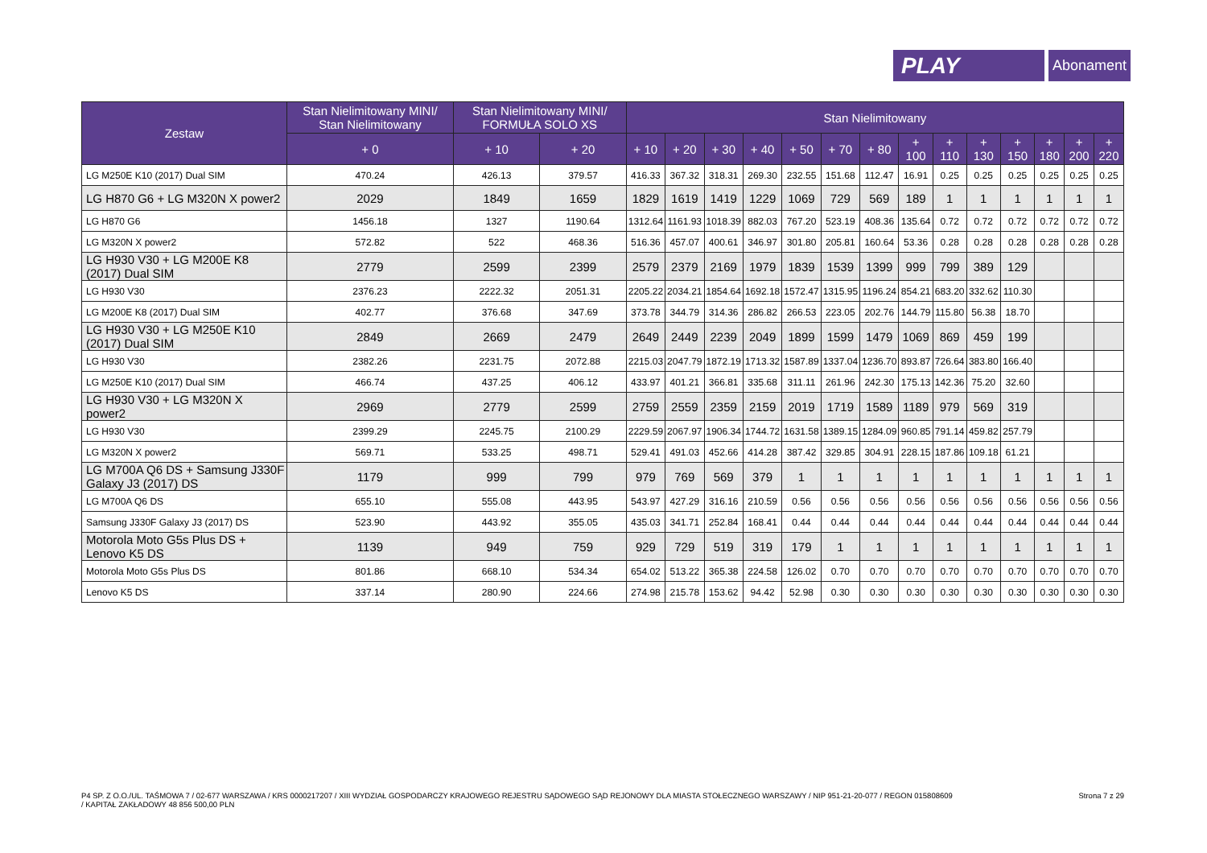PLAY
Abonament
| Zestaw | Stan Nielimitowany MINI/ Stan Nielimitowany | Stan Nielimitowany MINI/ FORMUŁA SOLO XS | | Stan Nielimitowany | | | | | | | | | | | | | |
| --- | --- | --- | --- | --- | --- | --- | --- | --- | --- | --- | --- | --- | --- | --- | --- | --- | --- |
| | + 0 | + 10 | + 20 | + 10 | + 20 | + 30 | + 40 | + 50 | + 70 | + 80 | + 100 | + 110 | + 130 | + 150 | + 180 | + 200 | + 220 |
| LG M250E K10 (2017) Dual SIM | 470.24 | 426.13 | 379.57 | 416.33 | 367.32 | 318.31 | 269.30 | 232.55 | 151.68 | 112.47 | 16.91 | 0.25 | 0.25 | 0.25 | 0.25 | 0.25 | 0.25 |
| LG H870 G6 + LG M320N X power2 | 2029 | 1849 | 1659 | 1829 | 1619 | 1419 | 1229 | 1069 | 729 | 569 | 189 | 1 | 1 | 1 | 1 | 1 | 1 |
| LG H870 G6 | 1456.18 | 1327 | 1190.64 | 1312.64 | 1161.93 | 1018.39 | 882.03 | 767.20 | 523.19 | 408.36 | 135.64 | 0.72 | 0.72 | 0.72 | 0.72 | 0.72 | 0.72 |
| LG M320N X power2 | 572.82 | 522 | 468.36 | 516.36 | 457.07 | 400.61 | 346.97 | 301.80 | 205.81 | 160.64 | 53.36 | 0.28 | 0.28 | 0.28 | 0.28 | 0.28 | 0.28 |
| LG H930 V30 + LG M200E K8 (2017) Dual SIM | 2779 | 2599 | 2399 | 2579 | 2379 | 2169 | 1979 | 1839 | 1539 | 1399 | 999 | 799 | 389 | 129 | | | |
| LG H930 V30 | 2376.23 | 2222.32 | 2051.31 | 2205.22 | 2034.21 | 1854.64 | 1692.18 | 1572.47 | 1315.95 | 1196.24 | 854.21 | 683.20 | 332.62 | 110.30 | | | |
| LG M200E K8 (2017) Dual SIM | 402.77 | 376.68 | 347.69 | 373.78 | 344.79 | 314.36 | 286.82 | 266.53 | 223.05 | 202.76 | 144.79 | 115.80 | 56.38 | 18.70 | | | |
| LG H930 V30 + LG M250E K10 (2017) Dual SIM | 2849 | 2669 | 2479 | 2649 | 2449 | 2239 | 2049 | 1899 | 1599 | 1479 | 1069 | 869 | 459 | 199 | | | |
| LG H930 V30 | 2382.26 | 2231.75 | 2072.88 | 2215.03 | 2047.79 | 1872.19 | 1713.32 | 1587.89 | 1337.04 | 1236.70 | 893.87 | 726.64 | 383.80 | 166.40 | | | |
| LG M250E K10 (2017) Dual SIM | 466.74 | 437.25 | 406.12 | 433.97 | 401.21 | 366.81 | 335.68 | 311.11 | 261.96 | 242.30 | 175.13 | 142.36 | 75.20 | 32.60 | | | |
| LG H930 V30 + LG M320N X power2 | 2969 | 2779 | 2599 | 2759 | 2559 | 2359 | 2159 | 2019 | 1719 | 1589 | 1189 | 979 | 569 | 319 | | | |
| LG H930 V30 | 2399.29 | 2245.75 | 2100.29 | 2229.59 | 2067.97 | 1906.34 | 1744.72 | 1631.58 | 1389.15 | 1284.09 | 960.85 | 791.14 | 459.82 | 257.79 | | | |
| LG M320N X power2 | 569.71 | 533.25 | 498.71 | 529.41 | 491.03 | 452.66 | 414.28 | 387.42 | 329.85 | 304.91 | 228.15 | 187.86 | 109.18 | 61.21 | | | |
| LG M700A Q6 DS + Samsung J330F Galaxy J3 (2017) DS | 1179 | 999 | 799 | 979 | 769 | 569 | 379 | 1 | 1 | 1 | 1 | 1 | 1 | 1 | 1 | 1 | 1 |
| LG M700A Q6 DS | 655.10 | 555.08 | 443.95 | 543.97 | 427.29 | 316.16 | 210.59 | 0.56 | 0.56 | 0.56 | 0.56 | 0.56 | 0.56 | 0.56 | 0.56 | 0.56 | 0.56 |
| Samsung J330F Galaxy J3 (2017) DS | 523.90 | 443.92 | 355.05 | 435.03 | 341.71 | 252.84 | 168.41 | 0.44 | 0.44 | 0.44 | 0.44 | 0.44 | 0.44 | 0.44 | 0.44 | 0.44 | 0.44 |
| Motorola Moto G5s Plus DS + Lenovo K5 DS | 1139 | 949 | 759 | 929 | 729 | 519 | 319 | 179 | 1 | 1 | 1 | 1 | 1 | 1 | 1 | 1 | 1 |
| Motorola Moto G5s Plus DS | 801.86 | 668.10 | 534.34 | 654.02 | 513.22 | 365.38 | 224.58 | 126.02 | 0.70 | 0.70 | 0.70 | 0.70 | 0.70 | 0.70 | 0.70 | 0.70 | 0.70 |
| Lenovo K5 DS | 337.14 | 280.90 | 224.66 | 274.98 | 215.78 | 153.62 | 94.42 | 52.98 | 0.30 | 0.30 | 0.30 | 0.30 | 0.30 | 0.30 | 0.30 | 0.30 | 0.30 |
P4 SP. Z O.O./UL. TAŚMOWA 7 / 02-677 WARSZAWA / KRS 0000217207 / XIII WYDZIAŁ GOSPODARCZY KRAJOWEGO REJESTRU SĄDOWEGO SĄD REJONOWY DLA MIASTA STOŁECZNEGO WARSZAWY / NIP 951-21-20-077 / REGON 015808609
/ KAPITAŁ ZAKŁADOWY 48 856 500,00 PLN
Strona 7 z 29